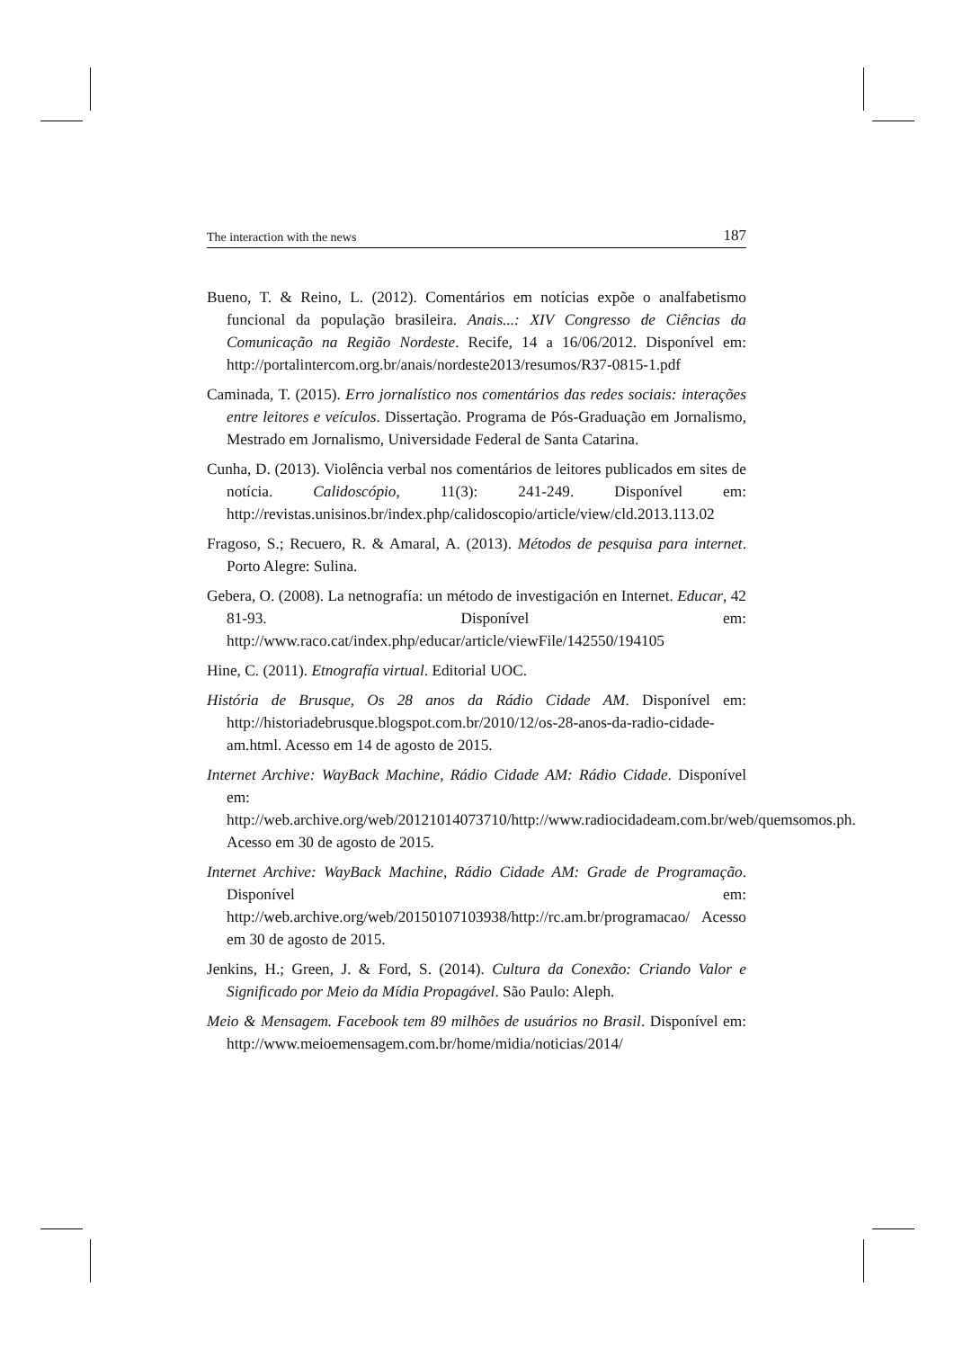The interaction with the news 187
Bueno, T. & Reino, L. (2012). Comentários em notícias expõe o analfabetismo funcional da população brasileira. Anais...: XIV Congresso de Ciências da Comunicação na Região Nordeste. Recife, 14 a 16/06/2012. Disponível em: http://portalintercom.org.br/anais/nordeste2013/resumos/R37-0815-1.pdf
Caminada, T. (2015). Erro jornalístico nos comentários das redes sociais: interações entre leitores e veículos. Dissertação. Programa de Pós-Graduação em Jornalismo, Mestrado em Jornalismo, Universidade Federal de Santa Catarina.
Cunha, D. (2013). Violência verbal nos comentários de leitores publicados em sites de notícia. Calidoscópio, 11(3): 241-249. Disponível em: http://revistas.unisinos.br/index.php/calidoscopio/article/view/cld.2013.113.02
Fragoso, S.; Recuero, R. & Amaral, A. (2013). Métodos de pesquisa para internet. Porto Alegre: Sulina.
Gebera, O. (2008). La netnografía: un método de investigación en Internet. Educar, 42 81-93. Disponível em: http://www.raco.cat/index.php/educar/article/viewFile/142550/194105
Hine, C. (2011). Etnografía virtual. Editorial UOC.
História de Brusque, Os 28 anos da Rádio Cidade AM. Disponível em: http://historiadebrusque.blogspot.com.br/2010/12/os-28-anos-da-radio-cidade-am.html. Acesso em 14 de agosto de 2015.
Internet Archive: WayBack Machine, Rádio Cidade AM: Rádio Cidade. Disponível em: http://web.archive.org/web/20121014073710/http://www.radiocidadeam.com.br/web/quemsomos.ph. Acesso em 30 de agosto de 2015.
Internet Archive: WayBack Machine, Rádio Cidade AM: Grade de Programação. Disponível em: http://web.archive.org/web/20150107103938/http://rc.am.br/programacao/ Acesso em 30 de agosto de 2015.
Jenkins, H.; Green, J. & Ford, S. (2014). Cultura da Conexão: Criando Valor e Significado por Meio da Mídia Propagável. São Paulo: Aleph.
Meio & Mensagem. Facebook tem 89 milhões de usuários no Brasil. Disponível em: http://www.meioemensagem.com.br/home/midia/noticias/2014/